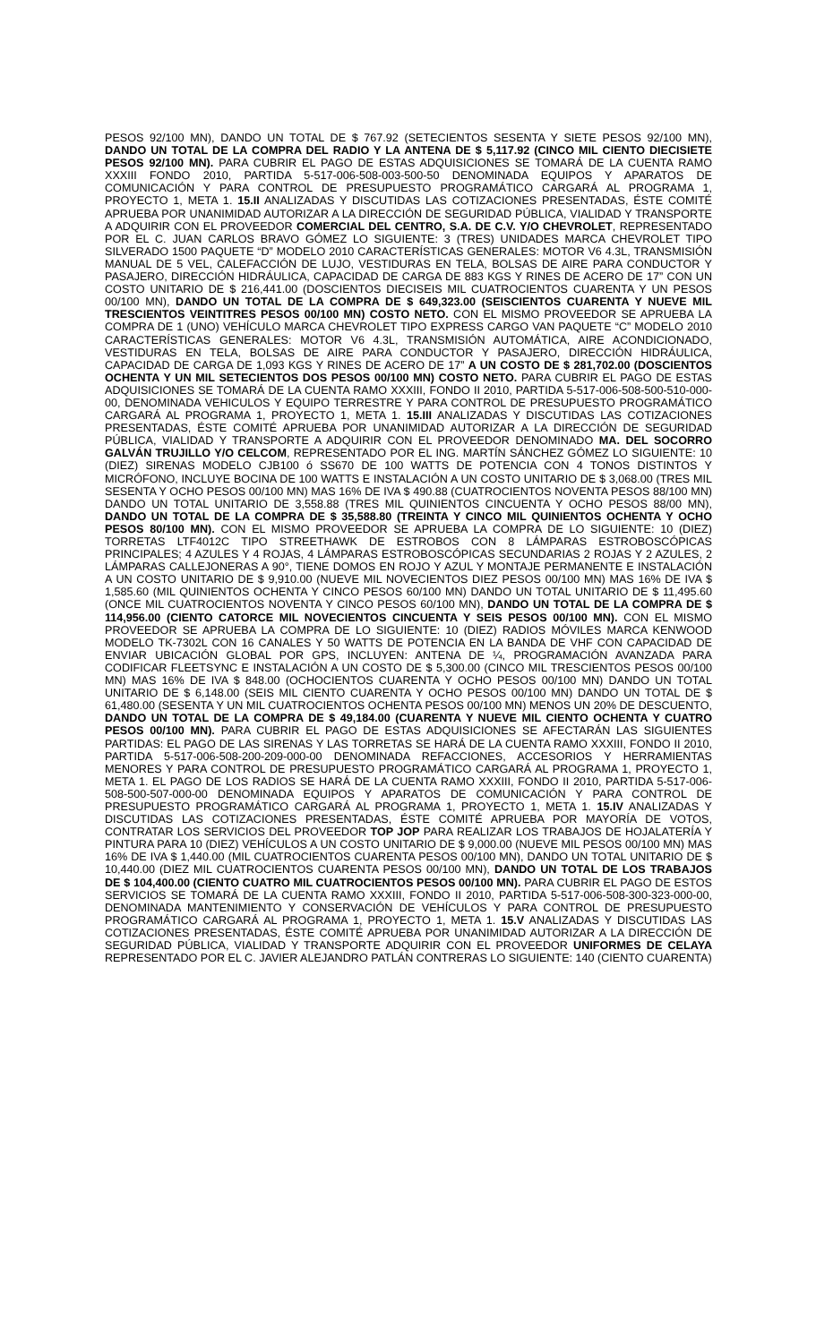PESOS 92/100 MN), DANDO UN TOTAL DE $ 767.92 (SETECIENTOS SESENTA Y SIETE PESOS 92/100 MN), DANDO UN TOTAL DE LA COMPRA DEL RADIO Y LA ANTENA DE $ 5,117.92 (CINCO MIL CIENTO DIECISIETE PESOS 92/100 MN). PARA CUBRIR EL PAGO DE ESTAS ADQUISICIONES SE TOMARÁ DE LA CUENTA RAMO XXXIII FONDO 2010, PARTIDA 5-517-006-508-003-500-50 DENOMINADA EQUIPOS Y APARATOS DE COMUNICACIÓN Y PARA CONTROL DE PRESUPUESTO PROGRAMÁTICO CARGARÁ AL PROGRAMA 1, PROYECTO 1, META 1. 15.II ANALIZADAS Y DISCUTIDAS LAS COTIZACIONES PRESENTADAS, ÉSTE COMITÉ APRUEBA POR UNANIMIDAD AUTORIZAR A LA DIRECCIÓN DE SEGURIDAD PÚBLICA, VIALIDAD Y TRANSPORTE A ADQUIRIR CON EL PROVEEDOR COMERCIAL DEL CENTRO, S.A. DE C.V. Y/O CHEVROLET, REPRESENTADO POR EL C. JUAN CARLOS BRAVO GÓMEZ LO SIGUIENTE: 3 (TRES) UNIDADES MARCA CHEVROLET TIPO SILVERADO 1500 PAQUETE “D” MODELO 2010 CARACTERÍSTICAS GENERALES: MOTOR V6 4.3L, TRANSMISIÓN MANUAL DE 5 VEL, CALEFACCIÓN DE LUJO, VESTIDURAS EN TELA, BOLSAS DE AIRE PARA CONDUCTOR Y PASAJERO, DIRECCIÓN HIDRÁULICA, CAPACIDAD DE CARGA DE 883 KGS Y RINES DE ACERO DE 17” CON UN COSTO UNITARIO DE $ 216,441.00 (DOSCIENTOS DIECISEIS MIL CUATROCIENTOS CUARENTA Y UN PESOS 00/100 MN), DANDO UN TOTAL DE LA COMPRA DE $ 649,323.00 (SEISCIENTOS CUARENTA Y NUEVE MIL TRESCIENTOS VEINTITRES PESOS 00/100 MN) COSTO NETO. CON EL MISMO PROVEEDOR SE APRUEBA LA COMPRA DE 1 (UNO) VEHÍCULO MARCA CHEVROLET TIPO EXPRESS CARGO VAN PAQUETE “C” MODELO 2010 CARACTERÍSTICAS GENERALES: MOTOR V6 4.3L, TRANSMISIÓN AUTOMÁTICA, AIRE ACONDICIONADO, VESTIDURAS EN TELA, BOLSAS DE AIRE PARA CONDUCTOR Y PASAJERO, DIRECCIÓN HIDRÁULICA, CAPACIDAD DE CARGA DE 1,093 KGS Y RINES DE ACERO DE 17” A UN COSTO DE $ 281,702.00 (DOSCIENTOS OCHENTA Y UN MIL SETECIENTOS DOS PESOS 00/100 MN) COSTO NETO. PARA CUBRIR EL PAGO DE ESTAS ADQUISICIONES SE TOMARÁ DE LA CUENTA RAMO XXXIII, FONDO II 2010, PARTIDA 5-517-006-508-500-510-000-00, DENOMINADA VEHICULOS Y EQUIPO TERRESTRE Y PARA CONTROL DE PRESUPUESTO PROGRAMÁTICO CARGARÁ AL PROGRAMA 1, PROYECTO 1, META 1. 15.III ANALIZADAS Y DISCUTIDAS LAS COTIZACIONES PRESENTADAS, ÉSTE COMITÉ APRUEBA POR UNANIMIDAD AUTORIZAR A LA DIRECCIÓN DE SEGURIDAD PÚBLICA, VIALIDAD Y TRANSPORTE A ADQUIRIR CON EL PROVEEDOR DENOMINADO MA. DEL SOCORRO GALVÁN TRUJILLO Y/O CELCOM, REPRESENTADO POR EL ING. MARTÍN SÁNCHEZ GÓMEZ LO SIGUIENTE: 10 (DIEZ) SIRENAS MODELO CJB100 ó SS670 DE 100 WATTS DE POTENCIA CON 4 TONOS DISTINTOS Y MICRÓFONO, INCLUYE BOCINA DE 100 WATTS E INSTALACIÓN A UN COSTO UNITARIO DE $ 3,068.00 (TRES MIL SESENTA Y OCHO PESOS 00/100 MN) MAS 16% DE IVA $ 490.88 (CUATROCIENTOS NOVENTA PESOS 88/100 MN) DANDO UN TOTAL UNITARIO DE 3,558.88 (TRES MIL QUINIENTOS CINCUENTA Y OCHO PESOS 88/00 MN), DANDO UN TOTAL DE LA COMPRA DE $ 35,588.80 (TREINTA Y CINCO MIL QUINIENTOS OCHENTA Y OCHO PESOS 80/100 MN). CON EL MISMO PROVEEDOR SE APRUEBA LA COMPRA DE LO SIGUIENTE: 10 (DIEZ) TORRETAS LTF4012C TIPO STREETHAWK DE ESTROBOS CON 8 LÁMPARAS ESTROBOSCÓPICAS PRINCIPALES; 4 AZULES Y 4 ROJAS, 4 LÁMPARAS ESTROBOSCÓPICAS SECUNDARIAS 2 ROJAS Y 2 AZULES, 2 LÁMPARAS CALLEJONERAS A 90°, TIENE DOMOS EN ROJO Y AZUL Y MONTAJE PERMANENTE E INSTALACIÓN A UN COSTO UNITARIO DE $ 9,910.00 (NUEVE MIL NOVECIENTOS DIEZ PESOS 00/100 MN) MAS 16% DE IVA $ 1,585.60 (MIL QUINIENTOS OCHENTA Y CINCO PESOS 60/100 MN) DANDO UN TOTAL UNITARIO DE $ 11,495.60 (ONCE MIL CUATROCIENTOS NOVENTA Y CINCO PESOS 60/100 MN), DANDO UN TOTAL DE LA COMPRA DE $ 114,956.00 (CIENTO CATORCE MIL NOVECIENTOS CINCUENTA Y SEIS PESOS 00/100 MN). CON EL MISMO PROVEEDOR SE APRUEBA LA COMPRA DE LO SIGUIENTE: 10 (DIEZ) RADIOS MÓVILES MARCA KENWOOD MODELO TK-7302L CON 16 CANALES Y 50 WATTS DE POTENCIA EN LA BANDA DE VHF CON CAPACIDAD DE ENVIAR UBICACIÓN GLOBAL POR GPS, INCLUYEN: ANTENA DE ¼, PROGRAMACIÓN AVANZADA PARA CODIFICAR FLEETSYNC E INSTALACIÓN A UN COSTO DE $ 5,300.00 (CINCO MIL TRESCIENTOS PESOS 00/100 MN) MAS 16% DE IVA $ 848.00 (OCHOCIENTOS CUARENTA Y OCHO PESOS 00/100 MN) DANDO UN TOTAL UNITARIO DE $ 6,148.00 (SEIS MIL CIENTO CUARENTA Y OCHO PESOS 00/100 MN) DANDO UN TOTAL DE $ 61,480.00 (SESENTA Y UN MIL CUATROCIENTOS OCHENTA PESOS 00/100 MN) MENOS UN 20% DE DESCUENTO, DANDO UN TOTAL DE LA COMPRA DE $ 49,184.00 (CUARENTA Y NUEVE MIL CIENTO OCHENTA Y CUATRO PESOS 00/100 MN). PARA CUBRIR EL PAGO DE ESTAS ADQUISICIONES SE AFECTARÁN LAS SIGUIENTES PARTIDAS: EL PAGO DE LAS SIRENAS Y LAS TORRETAS SE HARÁ DE LA CUENTA RAMO XXXIII, FONDO II 2010, PARTIDA 5-517-006-508-200-209-000-00 DENOMINADA REFACCIONES, ACCESORIOS Y HERRAMIENTAS MENORES Y PARA CONTROL DE PRESUPUESTO PROGRAMÁTICO CARGARÁ AL PROGRAMA 1, PROYECTO 1, META 1. EL PAGO DE LOS RADIOS SE HARÁ DE LA CUENTA RAMO XXXIII, FONDO II 2010, PARTIDA 5-517-006-508-500-507-000-00 DENOMINADA EQUIPOS Y APARATOS DE COMUNICACIÓN Y PARA CONTROL DE PRESUPUESTO PROGRAMÁTICO CARGARÁ AL PROGRAMA 1, PROYECTO 1, META 1. 15.IV ANALIZADAS Y DISCUTIDAS LAS COTIZACIONES PRESENTADAS, ÉSTE COMITÉ APRUEBA POR MAYORÍA DE VOTOS, CONTRATAR LOS SERVICIOS DEL PROVEEDOR TOP JOP PARA REALIZAR LOS TRABAJOS DE HOJALATERÍA Y PINTURA PARA 10 (DIEZ) VEHÍCULOS A UN COSTO UNITARIO DE $ 9,000.00 (NUEVE MIL PESOS 00/100 MN) MAS 16% DE IVA $ 1,440.00 (MIL CUATROCIENTOS CUARENTA PESOS 00/100 MN), DANDO UN TOTAL UNITARIO DE $ 10,440.00 (DIEZ MIL CUATROCIENTOS CUARENTA PESOS 00/100 MN), DANDO UN TOTAL DE LOS TRABAJOS DE $ 104,400.00 (CIENTO CUATRO MIL CUATROCIENTOS PESOS 00/100 MN). PARA CUBRIR EL PAGO DE ESTOS SERVICIOS SE TOMARÁ DE LA CUENTA RAMO XXXIII, FONDO II 2010, PARTIDA 5-517-006-508-300-323-000-00, DENOMINADA MANTENIMIENTO Y CONSERVACIÓN DE VEHÍCULOS Y PARA CONTROL DE PRESUPUESTO PROGRAMÁTICO CARGARÁ AL PROGRAMA 1, PROYECTO 1, META 1. 15.V ANALIZADAS Y DISCUTIDAS LAS COTIZACIONES PRESENTADAS, ÉSTE COMITÉ APRUEBA POR UNANIMIDAD AUTORIZAR A LA DIRECCIÓN DE SEGURIDAD PÚBLICA, VIALIDAD Y TRANSPORTE ADQUIRIR CON EL PROVEEDOR UNIFORMES DE CELAYA REPRESENTADO POR EL C. JAVIER ALEJANDRO PATLÁN CONTRERAS LO SIGUIENTE: 140 (CIENTO CUARENTA)